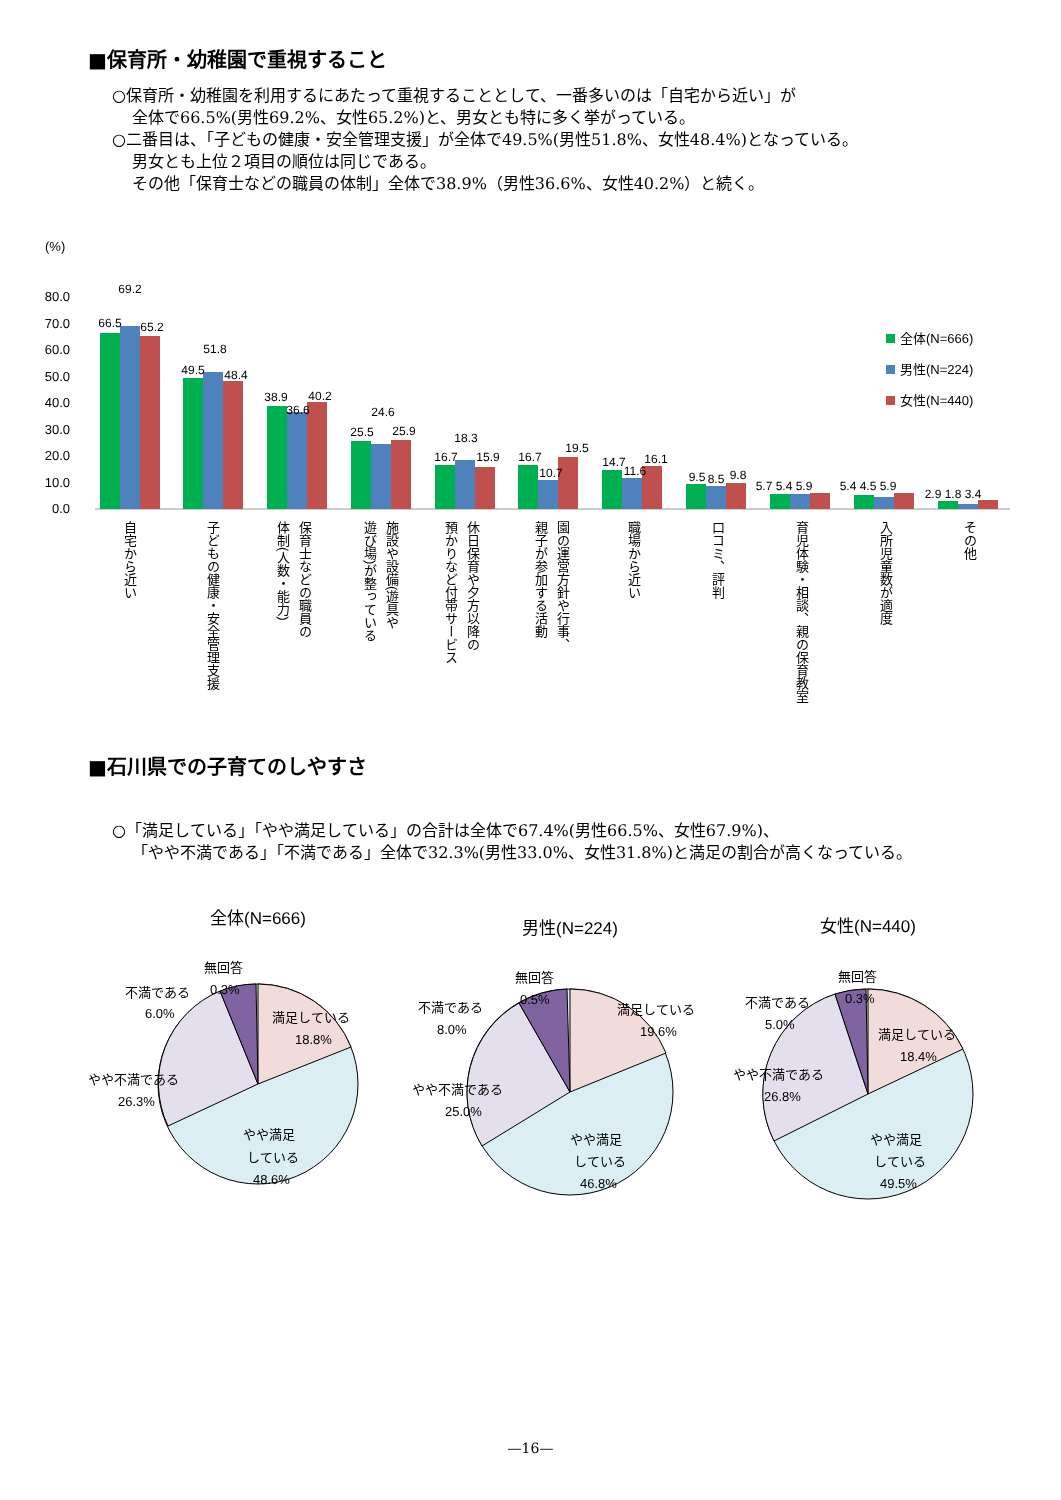■保育所・幼稚園で重視すること
○保育所・幼稚園を利用するにあたって重視することとして、一番多いのは「自宅から近い」が
全体で66.5%(男性69.2%、女性65.2%)と、男女とも特に多く挙がっている。
○二番目は、「子どもの健康・安全管理支援」が全体で49.5%(男性51.8%、女性48.4%)となっている。
男女とも上位２項目の順位は同じである。
その他「保育士などの職員の体制」全体で38.9%（男性36.6%、女性40.2%）と続く。
(%)
80.0
70.0
60.0
50.0
40.0
30.0
20.0
10.0
0.0
66.5
69.2
65.2
49.5
51.8
48.4
38.9
36.6
40.2
25.5
24.6
25.9
16.7
18.3
15.9
16.7
10.7
19.5
14.7
11.6
16.1
9.5
8.5
9.8
5.7 5.4 5.9
5.4 4.5 5.9
2.9 1.8 3.4
全体(N=666)
男性(N=224)
女性(N=440)
自宅から近い
子どもの健康・安全管理支援
保育士などの職員の
体制(人数・能力)
施設や設備(遊具や
遊び場)が整っている
休日保育や夕方以降の
預かりなど付帯サービス
園の運営方針や行事、
親子が参加する活動
職場から近い
口コミ、評判
育児体験・相談、親の保育教室
入所児童数が適度
その他
■石川県での子育てのしやすさ
○「満足している」「やや満足している」の合計は全体で67.4%(男性66.5%、女性67.9%)、
「やや不満である」「不満である」全体で32.3%(男性33.0%、女性31.8%)と満足の割合が高くなっている。
全体(N=666)
無回答
0.3%
不満である
6.0%
満足している
18.8%
やや不満である
26.3%
やや満足
している
48.6%
男性(N=224)
無回答
0.5%
不満である
8.0%
満足している
19.6%
やや不満である
25.0%
やや満足
している
46.8%
女性(N=440)
無回答
0.3%
不満である
5.0%
満足している
18.4%
やや不満である
26.8%
やや満足
している
49.5%
—16—